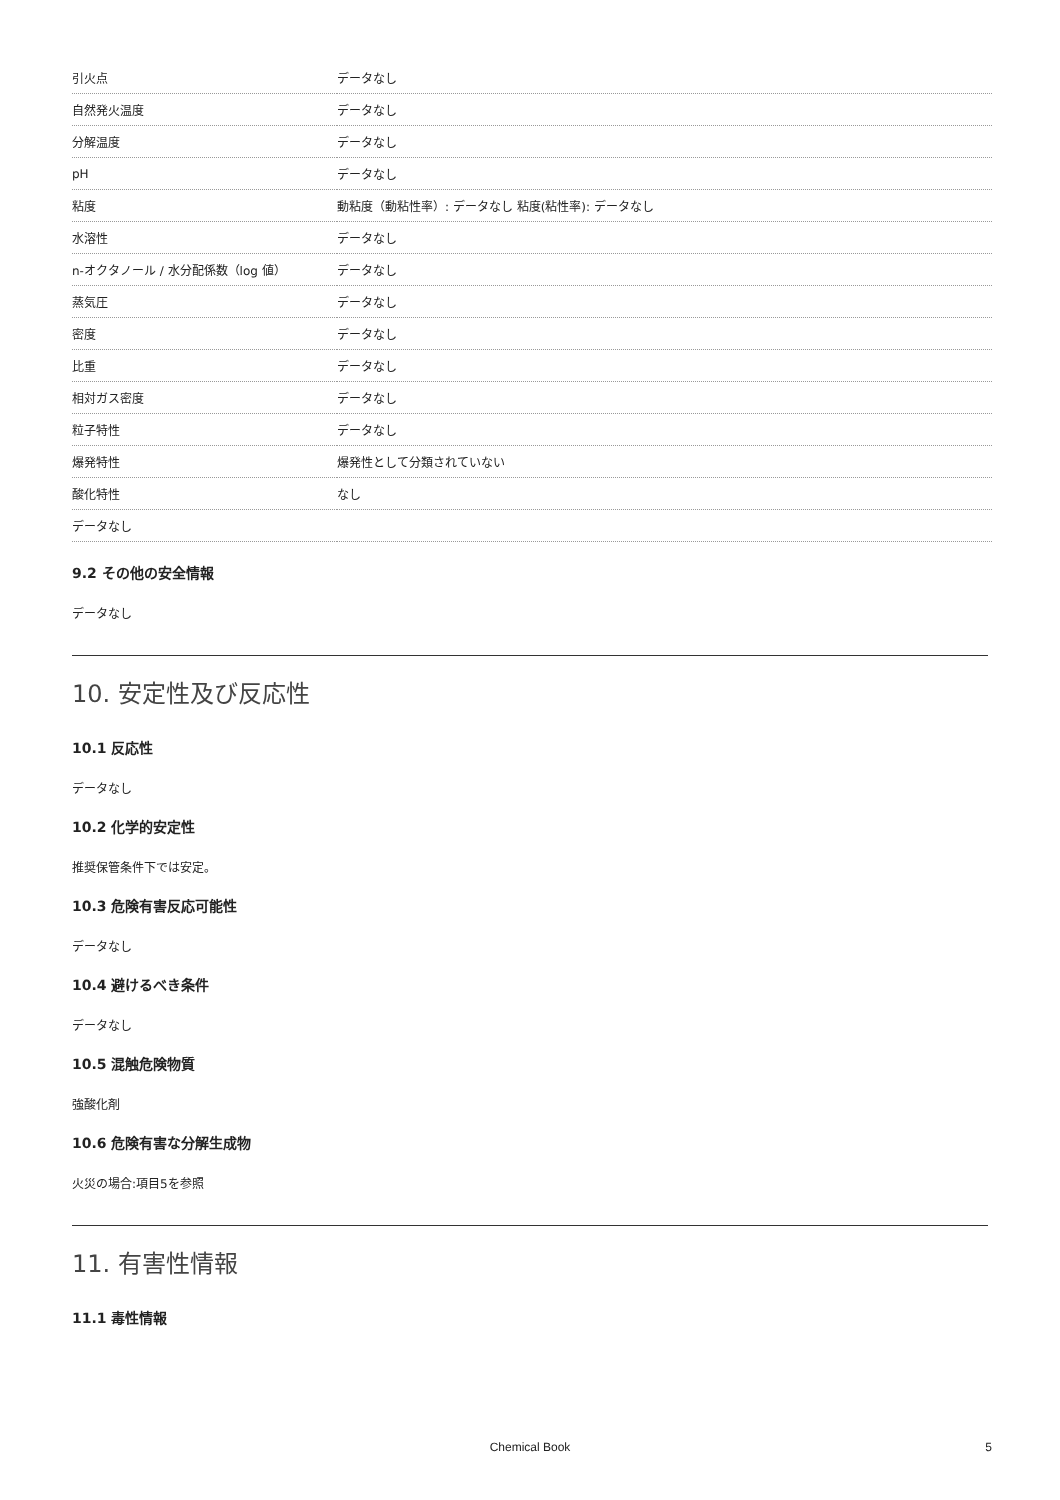| 引火点 | データなし |
| 自然発火温度 | データなし |
| 分解温度 | データなし |
| pH | データなし |
| 粘度 | 動粘度（動粘性率）: データなし 粘度(粘性率): データなし |
| 水溶性 | データなし |
| n-オクタノール / 水分配係数（log 値） | データなし |
| 蒸気圧 | データなし |
| 密度 | データなし |
| 比重 | データなし |
| 相対ガス密度 | データなし |
| 粒子特性 | データなし |
| 爆発特性 | 爆発性として分類されていない |
| 酸化特性 | なし |
| データなし | |
9.2 その他の安全情報
データなし
10. 安定性及び反応性
10.1 反応性
データなし
10.2 化学的安定性
推奨保管条件下では安定。
10.3 危険有害反応可能性
データなし
10.4 避けるべき条件
データなし
10.5 混触危険物質
強酸化剤
10.6 危険有害な分解生成物
火災の場合:項目5を参照
11. 有害性情報
11.1 毒性情報
Chemical Book 5